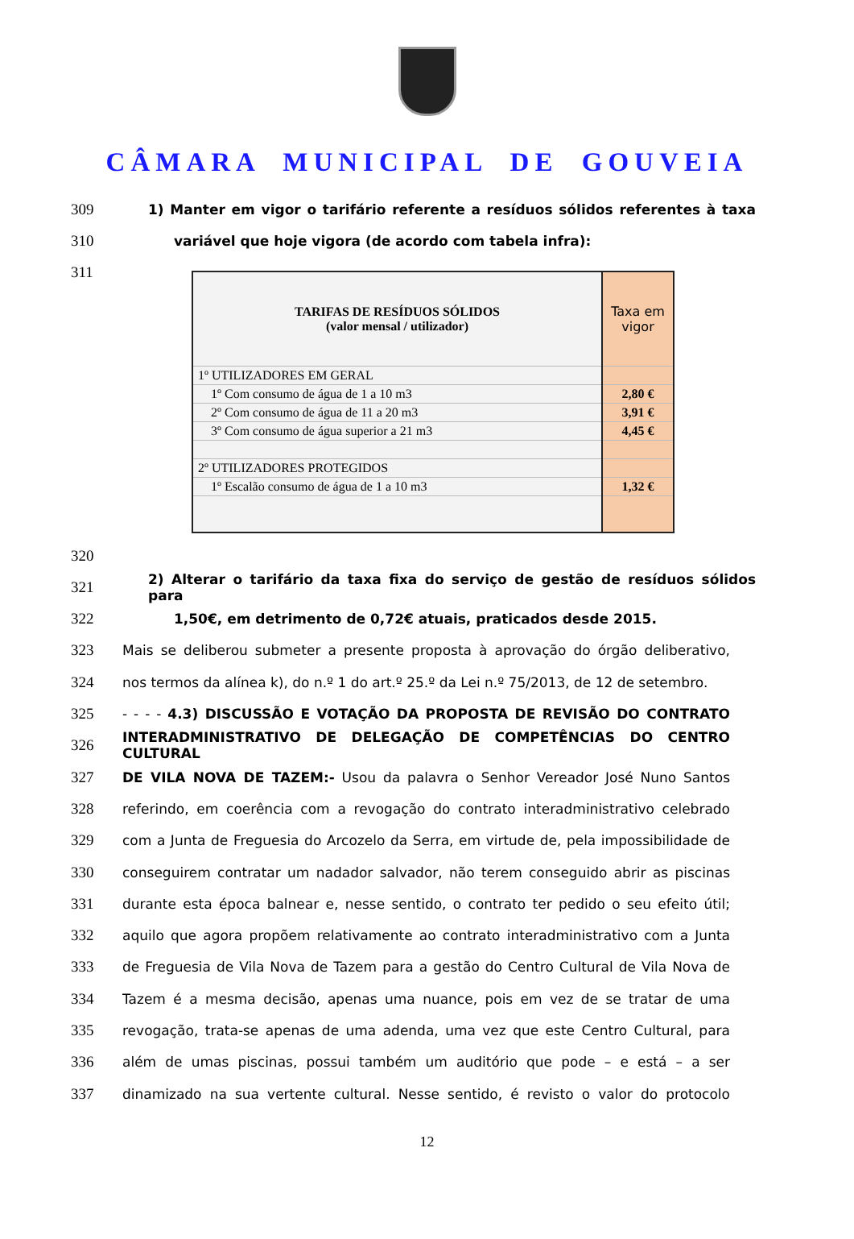CÂMARA MUNICIPAL DE GOUVEIA
309 1) Manter em vigor o tarifário referente a resíduos sólidos referentes à taxa
310 variável que hoje vigora (de acordo com tabela infra):
311
| TARIFAS DE RESÍDUOS SÓLIDOS (valor mensal / utilizador) | Taxa em vigor |
| 1º UTILIZADORES EM GERAL | |
| 1º Com consumo de água de 1 a 10 m3 | 2,80 € |
| 2º Com consumo de água de 11 a 20 m3 | 3,91 € |
| 3º Com consumo de água superior a 21 m3 | 4,45 € |
| 2º UTILIZADORES PROTEGIDOS | |
| 1º Escalão consumo de água de 1 a 10 m3 | 1,32 € |
320
321 2) Alterar o tarifário da taxa fixa do serviço de gestão de resíduos sólidos para
322 1,50€, em detrimento de 0,72€ atuais, praticados desde 2015.
323 Mais se deliberou submeter a presente proposta à aprovação do órgão deliberativo,
324 nos termos da alínea k), do n.º 1 do art.º 25.º da Lei n.º 75/2013, de 12 de setembro.
325 - - - - 4.3) DISCUSSÃO E VOTAÇÃO DA PROPOSTA DE REVISÃO DO CONTRATO
326 INTERADMINISTRATIVO DE DELEGAÇÃO DE COMPETÊNCIAS DO CENTRO CULTURAL
327 DE VILA NOVA DE TAZEM:- Usou da palavra o Senhor Vereador José Nuno Santos
328 referindo, em coerência com a revogação do contrato interadministrativo celebrado
329 com a Junta de Freguesia do Arcozelo da Serra, em virtude de, pela impossibilidade de
330 conseguirem contratar um nadador salvador, não terem conseguido abrir as piscinas
331 durante esta época balnear e, nesse sentido, o contrato ter pedido o seu efeito útil;
332 aquilo que agora propõem relativamente ao contrato interadministrativo com a Junta
333 de Freguesia de Vila Nova de Tazem para a gestão do Centro Cultural de Vila Nova de
334 Tazem é a mesma decisão, apenas uma nuance, pois em vez de se tratar de uma
335 revogação, trata-se apenas de uma adenda, uma vez que este Centro Cultural, para
336 além de umas piscinas, possui também um auditório que pode – e está – a ser
337 dinamizado na sua vertente cultural. Nesse sentido, é revisto o valor do protocolo
12